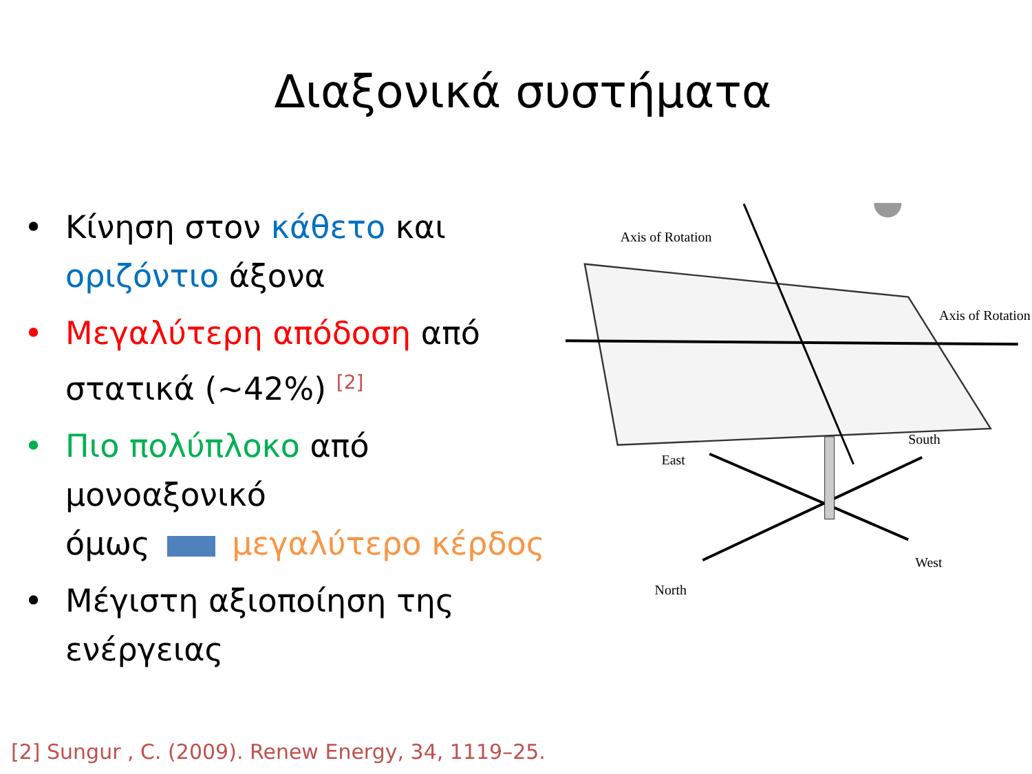Διαξονικά συστήματα
• Κίνηση στον κάθετο και οριζόντιο άξονα
• Μεγαλύτερη απόδοση από στατικά (~42%) <sup>[2]</sup>
• Πιο πολύπλοκο από μονοαξονικό
όμως μεγαλύτερο κέρδος
• Μέγιστη αξιοποίηση της ενέργειας
Axis of Rotation
Axis of Rotation
East
South
North
West
[2] Sungur , C. (2009). Renew Energy, 34, 1119–25.